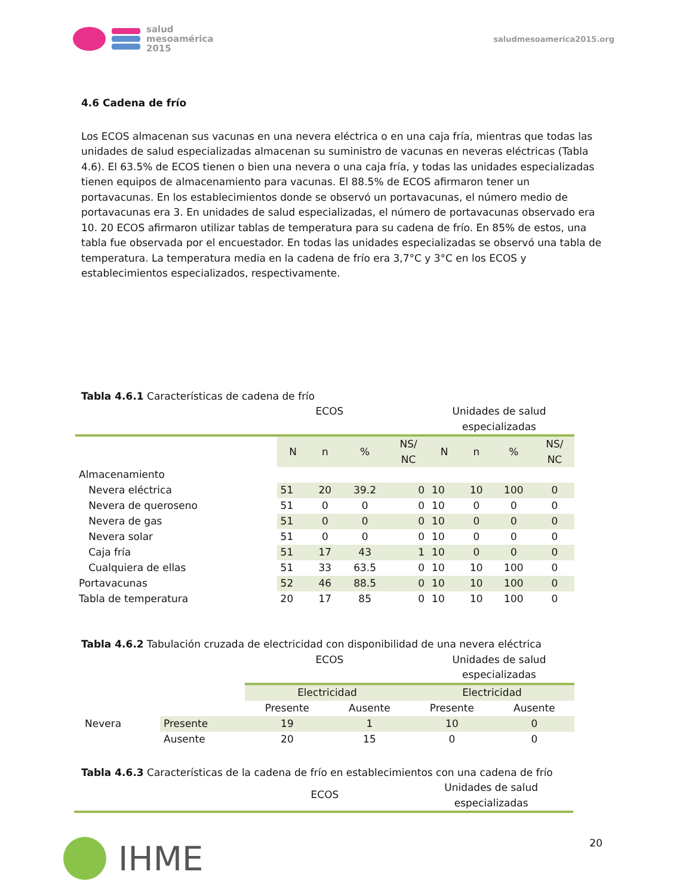salud
mesoamérica
2015
saludmesoamerica2015.org
4.6 Cadena de frío
Los ECOS almacenan sus vacunas en una nevera eléctrica o en una caja fría, mientras que todas las unidades de salud especializadas almacenan su suministro de vacunas en neveras eléctricas (Tabla 4.6). El 63.5% de ECOS tienen o bien una nevera o una caja fría, y todas las unidades especializadas tienen equipos de almacenamiento para vacunas. El 88.5% de ECOS afirmaron tener un portavacunas. En los establecimientos donde se observó un portavacunas, el número medio de portavacunas era 3. En unidades de salud especializadas, el número de portavacunas observado era 10. 20 ECOS afirmaron utilizar tablas de temperatura para su cadena de frío. En 85% de estos, una tabla fue observada por el encuestador. En todas las unidades especializadas se observó una tabla de temperatura. La temperatura media en la cadena de frío era 3,7°C y 3°C en los ECOS y establecimientos especializados, respectivamente.
Tabla 4.6.1 Características de cadena de frío
ECOS Unidades de salud
especializadas
| | N | n | % | NS/ NC | N | n | % | NS/ NC |
| Almacenamiento | | | | | | | | |
| Nevera eléctrica | 51 | 20 | 39.2 | 0 | 10 | 10 | 100 | 0 |
| Nevera de queroseno | 51 | 0 | 0 | 0 | 10 | 0 | 0 | 0 |
| Nevera de gas | 51 | 0 | 0 | 0 | 10 | 0 | 0 | 0 |
| Nevera solar | 51 | 0 | 0 | 0 | 10 | 0 | 0 | 0 |
| Caja fría | 51 | 17 | 43 | 1 | 10 | 0 | 0 | 0 |
| Cualquiera de ellas | 51 | 33 | 63.5 | 0 | 10 | 10 | 100 | 0 |
| Portavacunas | 52 | 46 | 88.5 | 0 | 10 | 10 | 100 | 0 |
| Tabla de temperatura | 20 | 17 | 85 | 0 | 10 | 10 | 100 | 0 |
Tabla 4.6.2 Tabulación cruzada de electricidad con disponibilidad de una nevera eléctrica
ECOS Unidades de salud
especializadas
| | | Electricidad | | Electricidad | |
| | | Presente | Ausente | Presente | Ausente |
| Nevera | Presente | 19 | 1 | 10 | 0 |
| | Ausente | 20 | 15 | 0 | 0 |
Tabla 4.6.3 Características de la cadena de frío en establecimientos con una cadena de frío
ECOS
Unidades de salud
especializadas
IHME
20